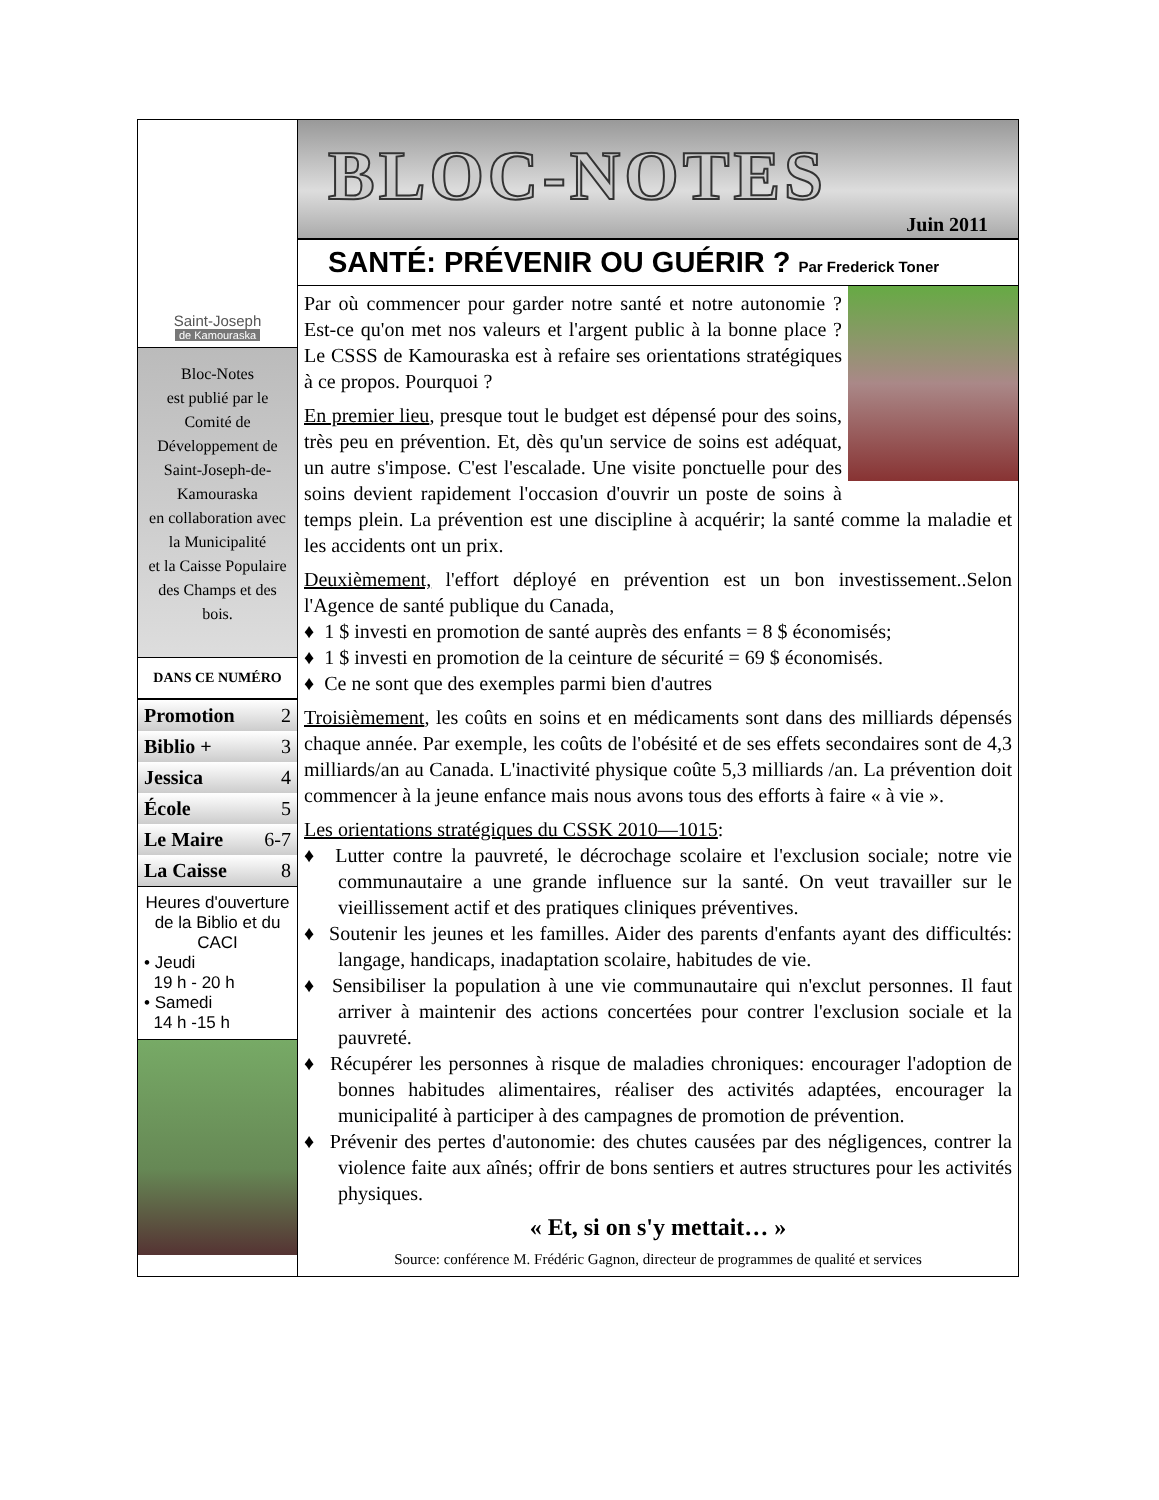Saint-Joseph
de Kamouraska
Bloc-Notes
est publié par le Comité de Développement de Saint-Joseph-de-Kamouraska
en collaboration avec la Municipalité
et la Caisse Populaire des Champs et des bois.
DANS CE NUMÉRO
| Promotion | 2 |
| Biblio + | 3 |
| Jessica | 4 |
| École | 5 |
| Le Maire | 6-7 |
| La Caisse | 8 |
Heures d'ouverture de la Biblio et du CACI
• Jeudi
19 h - 20 h
• Samedi
14 h -15 h
BLOC-NOTES
Juin 2011
SANTÉ: PRÉVENIR OU GUÉRIR ? Par Frederick Toner
Par où commencer pour garder notre santé et notre autonomie ? Est-ce qu'on met nos valeurs et l'argent public à la bonne place ? Le CSSS de Kamouraska est à refaire ses orientations stratégiques à ce propos. Pourquoi ?
En premier lieu, presque tout le budget est dépensé pour des soins, très peu en prévention. Et, dès qu'un service de soins est adéquat, un autre s'impose. C'est l'escalade. Une visite ponctuelle pour des soins devient rapidement l'occasion d'ouvrir un poste de soins à temps plein. La prévention est une discipline à acquérir; la santé comme la maladie et les accidents ont un prix.
Deuxièmement, l'effort déployé en prévention est un bon investissement..Selon l'Agence de santé publique du Canada,
♦ 1 $ investi en promotion de santé auprès des enfants = 8 $ économisés;
♦ 1 $ investi en promotion de la ceinture de sécurité = 69 $ économisés.
♦ Ce ne sont que des exemples parmi bien d'autres
Troisièmement, les coûts en soins et en médicaments sont dans des milliards dépensés chaque année. Par exemple, les coûts de l'obésité et de ses effets secondaires sont de 4,3 milliards/an au Canada. L'inactivité physique coûte 5,3 milliards /an. La prévention doit commencer à la jeune enfance mais nous avons tous des efforts à faire « à vie ».
Les orientations stratégiques du CSSK 2010—1015:
♦ Lutter contre la pauvreté, le décrochage scolaire et l'exclusion sociale; notre vie communautaire a une grande influence sur la santé. On veut travailler sur le vieillissement actif et des pratiques cliniques préventives.
♦ Soutenir les jeunes et les familles. Aider des parents d'enfants ayant des difficultés: langage, handicaps, inadaptation scolaire, habitudes de vie.
♦ Sensibiliser la population à une vie communautaire qui n'exclut personnes. Il faut arriver à maintenir des actions concertées pour contrer l'exclusion sociale et la pauvreté.
♦ Récupérer les personnes à risque de maladies chroniques: encourager l'adoption de bonnes habitudes alimentaires, réaliser des activités adaptées, encourager la municipalité à participer à des campagnes de promotion de prévention.
♦ Prévenir des pertes d'autonomie: des chutes causées par des négligences, contrer la violence faite aux aînés; offrir de bons sentiers et autres structures pour les activités physiques.
« Et, si on s'y mettait… »
Source: conférence M. Frédéric Gagnon, directeur de programmes de qualité et services